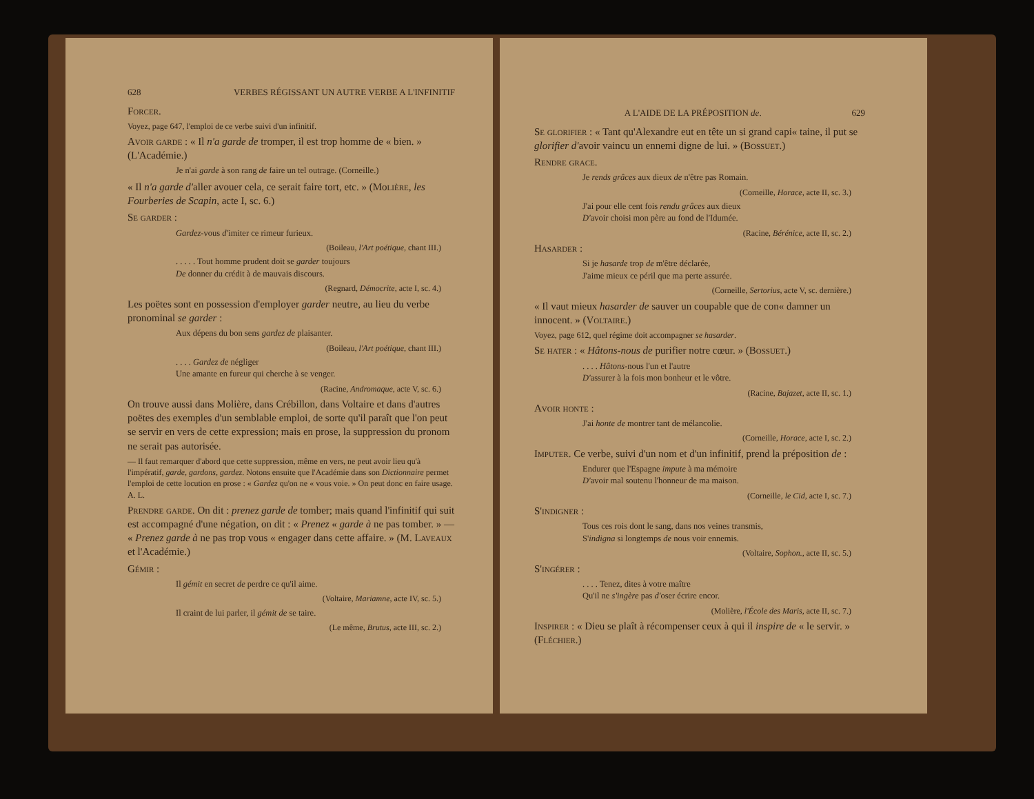628 VERBES RÉGISSANT UN AUTRE VERBE A L'INFINITIF
Forcer.
Voyez, page 647, l'emploi de ce verbe suivi d'un infinitif.
Avoir garde : « Il n'a garde de tromper, il est trop homme de « bien. » (L'Académie.)
Je n'ai garde à son rang de faire un tel outrage. (Corneille.)
« Il n'a garde d'aller avouer cela, ce serait faire tort, etc. » (Molière, les Fourberies de Scapin, acte I, sc. 6.)
Se garder :
Gardez-vous d'imiter ce rimeur furieux.
(Boileau, l'Art poétique, chant III.)
. . . . . Tout homme prudent doit se garder toujours
De donner du crédit à de mauvais discours.
(Regnard, Démocrite, acte I, sc. 4.)
Les poëtes sont en possession d'employer garder neutre, au lieu du verbe pronominal se garder :
Aux dépens du bon sens gardez de plaisanter.
(Boileau, l'Art poétique, chant III.)
. . . . Gardez de négliger
Une amante en fureur qui cherche à se venger.
(Racine, Andromaque, acte V, sc. 6.)
On trouve aussi dans Molière, dans Crébillon, dans Voltaire et dans d'autres poëtes des exemples d'un semblable emploi, de sorte qu'il paraît que l'on peut se servir en vers de cette expression; mais en prose, la suppression du pronom ne serait pas autorisée.
— Il faut remarquer d'abord que cette suppression, même en vers, ne peut avoir lieu qu'à l'impératif, garde, gardons, gardez. Notons ensuite que l'Académie dans son Dictionnaire permet l'emploi de cette locution en prose : « Gardez qu'on ne « vous voie. » On peut donc en faire usage. A. L.
Prendre garde. On dit : prenez garde de tomber; mais quand l'infinitif qui suit est accompagné d'une négation, on dit : « Prenez « garde à ne pas tomber. » — « Prenez garde à ne pas trop vous « engager dans cette affaire. » (M. Laveaux et l'Académie.)
Gémir :
Il gémit en secret de perdre ce qu'il aime.
(Voltaire, Mariamne, acte IV, sc. 5.)
Il craint de lui parler, il gémit de se taire.
(Le même, Brutus, acte III, sc. 2.)
A L'AIDE DE LA PRÉPOSITION de. 629
Se glorifier : « Tant qu'Alexandre eut en tête un si grand capi« taine, il put se glorifier d'avoir vaincu un ennemi digne de lui. » (Bossuet.)
Rendre grace.
Je rends grâces aux dieux de n'être pas Romain.
(Corneille, Horace, acte II, sc. 3.)
J'ai pour elle cent fois rendu grâces aux dieux
D'avoir choisi mon père au fond de l'Idumée.
(Racine, Bérénice, acte II, sc. 2.)
Hasarder :
Si je hasarde trop de m'être déclarée,
J'aime mieux ce péril que ma perte assurée.
(Corneille, Sertorius, acte V, sc. dernière.)
« Il vaut mieux hasarder de sauver un coupable que de con« damner un innocent. » (Voltaire.)
Voyez, page 612, quel régime doit accompagner se hasarder.
Se hater : « Hâtons-nous de purifier notre cœur. » (Bossuet.)
. . . . Hâtons-nous l'un et l'autre
D'assurer à la fois mon bonheur et le vôtre.
(Racine, Bajazet, acte II, sc. 1.)
Avoir honte :
J'ai honte de montrer tant de mélancolie.
(Corneille, Horace, acte I, sc. 2.)
Imputer. Ce verbe, suivi d'un nom et d'un infinitif, prend la préposition de :
Endurer que l'Espagne impute à ma mémoire
D'avoir mal soutenu l'honneur de ma maison.
(Corneille, le Cid, acte I, sc. 7.)
S'indigner :
Tous ces rois dont le sang, dans nos veines transmis,
S'indigna si longtemps de nous voir ennemis.
(Voltaire, Sophon., acte II, sc. 5.)
S'ingérer :
. . . . Tenez, dites à votre maître
Qu'il ne s'ingère pas d'oser écrire encor.
(Molière, l'École des Maris, acte II, sc. 7.)
Inspirer : « Dieu se plaît à récompenser ceux à qui il inspire de « le servir. » (Fléchier.)